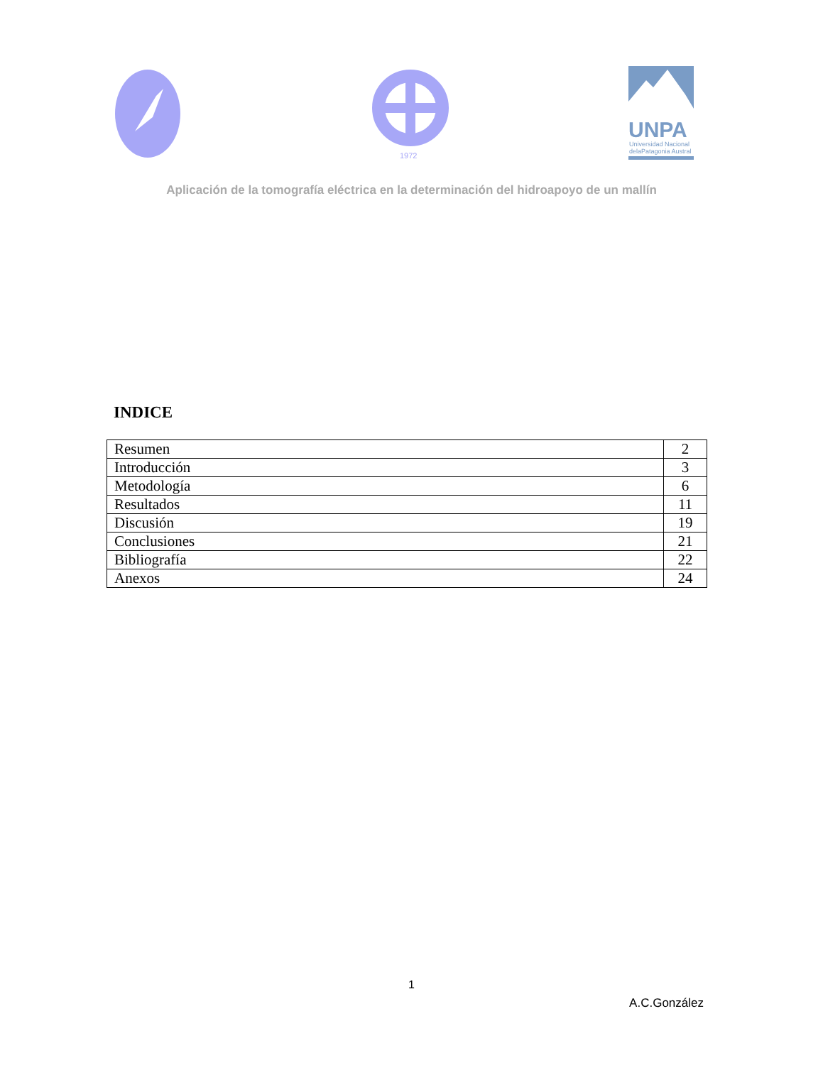1972
UNPA
Universidad Nacional
delaPatagonia Austral
Aplicación de la tomografía eléctrica en la determinación del hidroapoyo de un mallín
INDICE
| Resumen | 2 |
| Introducción | 3 |
| Metodología | 6 |
| Resultados | 11 |
| Discusión | 19 |
| Conclusiones | 21 |
| Bibliografía | 22 |
| Anexos | 24 |
1
A.C.González